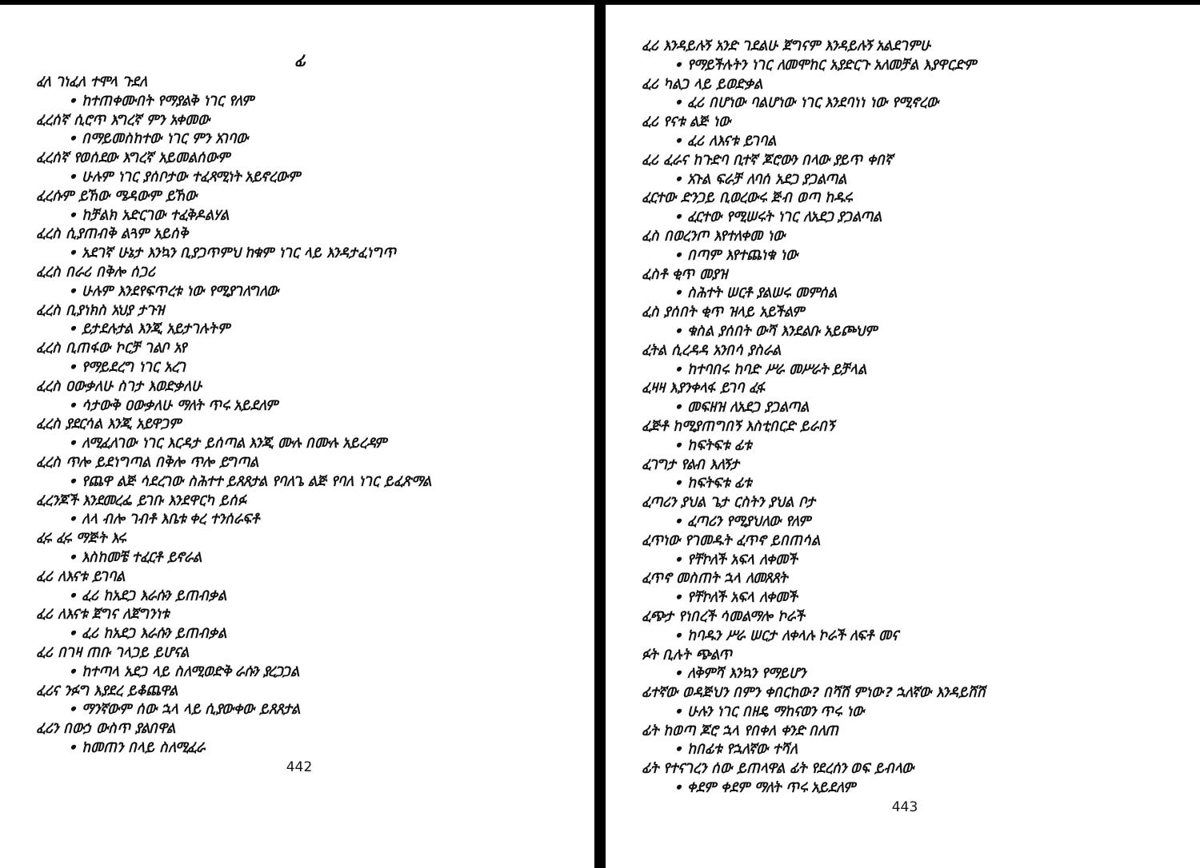ፊ
ፈላ ገነፈለ ተሞላ ጉደለ
• ከተጠቀሙበት የማያልቅ ነገር የለም
ፈረሰኛ ሲሮጥ እግረኛ ምን አቀመው
• በማይመስከተው ነገር ምን አገባው
ፈረሰኛ የወሰደው እግረኛ አይመልሰውም
• ሁሉም ነገር ያሰቦታው ተፈጻሚነት አይኖረውም
ፈረሱም ይኸው ሜዳውም ይኸው
• ከቻልክ አድርገው ተፈቅዶልሃል
ፈረስ ሲያጠብቅ ልጓም አይሰቅ
• አደገኛ ሁኔታ እንኳን ቢያጋጥምህ ከቁም ነገር ላይ እንዳታፈነግጥ
ፈረስ በራሪ በቅሎ ሰጋሪ
• ሁሉም እንደየፍጥረቱ ነው የሚያገለግለው
ፈረስ ቢያነክስ አህያ ታጉዝ
• ይታደሉታል እንጂ አይታገሉትም
ፈረስ ቢጠፋው ኮርቻ ገልቦ አየ
• የማይደረግ ነገር አረገ
ፈረስ ዐውቃለሁ ስገታ እወድቃለሁ
• ሳታውቅ ዐውቃለሁ ማለት ጥሩ አይደለም
ፈረስ ያደርሳል እንጂ አይዋጋም
• ለሚፈለገው ነገር እርዳታ ይሰጣል እንጂ ሙሉ በሙሉ አይረዳም
ፈረስ ጥሎ ይደነግጣል በቅሎ ጥሎ ይግጣል
• የጨዋ ልጅ ሳደረገው ስሕተተ ይጸጸታል የባለጌ ልጅ የባለ ነገር ይፈጽማል
ፈረንጆች እንደመረፌ ይገቡ እንደዋርካ ይሰፉ
• ለላ ብሎ ገብቶ እቤቱ ቀረ ተንሰራፍቶ
ፈሩ ፈሩ ማጅት እሩ
• እስከመቼ ተፈርቶ ይኖራል
ፈሪ ለእናቱ ይገባል
• ፈሪ ከአደጋ እራሱን ይጠብቃል
ፈሪ ለእናቱ ጀግና ለጀግንነቱ
• ፈሪ ከአደጋ እራሱን ይጠብቃል
ፈሪ በገዛ ጠቡ ገላጋይ ይሆናል
• ከተጣላ አደጋ ላይ ስለሚወድቅ ራሱን ያረጋጋል
ፈሪና ንፉግ እያደረ ይቆጨዋል
• ማንኛውም ሰው ኋላ ላይ ሲያውቀው ይጸጸታል
ፈሪን በውኃ ውስጥ ያልበዋል
• ከመጠን በላይ ስለሚፈራ
442
ፈሪ እንዳይሉኝ አንድ ገደልሁ ጀግናም እንዳይሉኝ አልደገምሁ
• የማይችሉትን ነገር ለመሞከር አያድርጉ አለመቻል እያዋርድም
ፈሪ ካልጋ ላይ ይወድቃል
• ፈሪ በሆነው ባልሆነው ነገር እንደባነነ ነው የሚኖረው
ፈሪ የናቱ ልጅ ነው
• ፈሪ ለእናቱ ይገባል
ፈሪ ፈራና ከጉድባ ቢተኛ ጆሮውን በላው ያይጥ ቀበኛ
• አጉል ፍራቻ ለባሰ አደጋ ያጋልጣል
ፈርተው ድንጋይ ቢወረውሩ ጅብ ወጣ ከዱሩ
• ፈርተው የሚሠሩት ነገር ለአደጋ ያጋልጣል
ፈስ በወረንጦ እየተለቀመ ነው
• በጣም እየተጨነቁ ነው
ፈስቶ ቂጥ መያዝ
• ስሕተት ሠርቶ ያልሠሩ መምሰል
ፈስ ያሰበት ቂጥ ዝላይ አይችልም
• ቁስል ያሰበት ውሻ እንደልቡ አይጮህም
ፈትል ሲረዳዳ አንበሳ ያስራል
• ከተባበሩ ከባድ ሥራ መሥራት ይቻላል
ፈዛዛ እያንቀላፋ ይገባ ፈፋ
• መፍዘዝ ለአደጋ ያጋልጣል
ፈጅቶ ከሚያጠግበኝ እስቲበርድ ይራበኝ
• ከፍትፍቱ ፊቱ
ፈገግታ የልብ እለኝታ
• ከፍትፍቱ ፊቱ
ፈጣሪን ያህል ጌታ ርስትን ያህል ቦታ
• ፈጣሪን የሚያህለው የለም
ፈጥነው የገመዱት ፈጥኖ ይበጠሳል
• የቸኮለች አፍላ ለቀመች
ፈጥኖ መስጠት ኋላ ለመጸጸት
• የቸኮለች አፍላ ለቀመች
ፈጭታ የነበረች ሳመልማሎ ኮራች
• ከባዱን ሥራ ሠርታ ለቀላሉ ኮራች ለፍቶ መና
ፉት ቢሉት ጭልጥ
• ለቅምሻ እንኳን የማይሆን
ፊተኛው ወዳጅህን በምን ቀበርከው? በሻሽ ምነው? ኋለኛው እንዳይሸሽ
• ሁሉን ነገር በዘዴ ማከናወን ጥሩ ነው
ፊት ከወጣ ጆሮ ኋላ የበቀለ ቀንድ በለጠ
• ከበፊቱ የኋለኛው ተሻለ
ፊት የተናገረን ሰው ይጠላዋል ፊት የደረሰን ወፍ ይብላው
• ቀደም ቀደም ማለት ጥሩ አይደለም
443